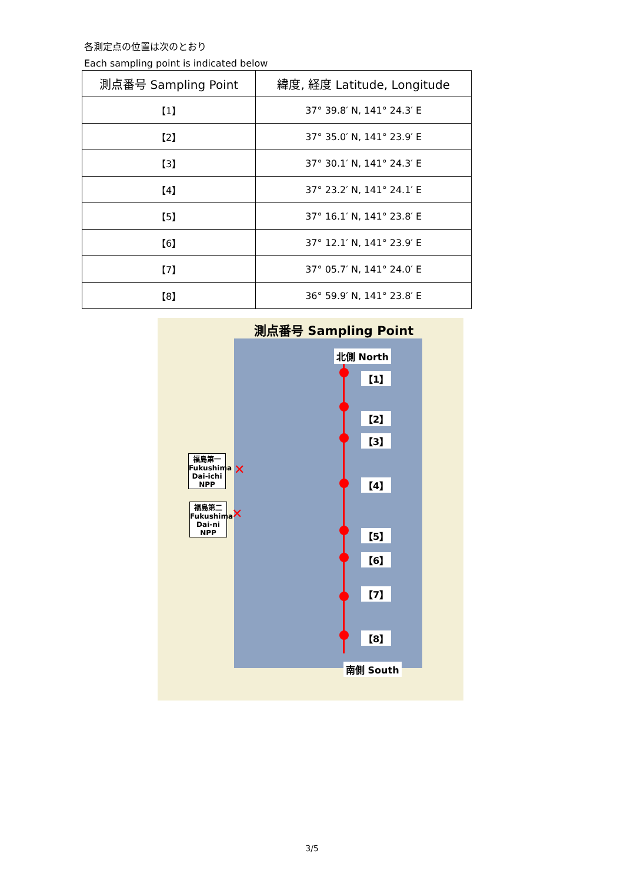各測定点の位置は次のとおり
Each sampling point is indicated below
| 測点番号 Sampling Point | 緯度, 経度 Latitude, Longitude |
| --- | --- |
| 【1】 | 37° 39.8′ N, 141° 24.3′ E |
| 【2】 | 37° 35.0′ N, 141° 23.9′ E |
| 【3】 | 37° 30.1′ N, 141° 24.3′ E |
| 【4】 | 37° 23.2′ N, 141° 24.1′ E |
| 【5】 | 37° 16.1′ N, 141° 23.8′ E |
| 【6】 | 37° 12.1′ N, 141° 23.9′ E |
| 【7】 | 37° 05.7′ N, 141° 24.0′ E |
| 【8】 | 36° 59.9′ N, 141° 23.8′ E |
測点番号 Sampling Point
北側 North
【1】
【2】
【3】
【4】
【5】
【6】
【7】
【8】
南側 South
福島第一
Fukushima
Dai-ichi
NPP
福島第二
Fukushima
Dai-ni
NPP
✕
✕
3/5